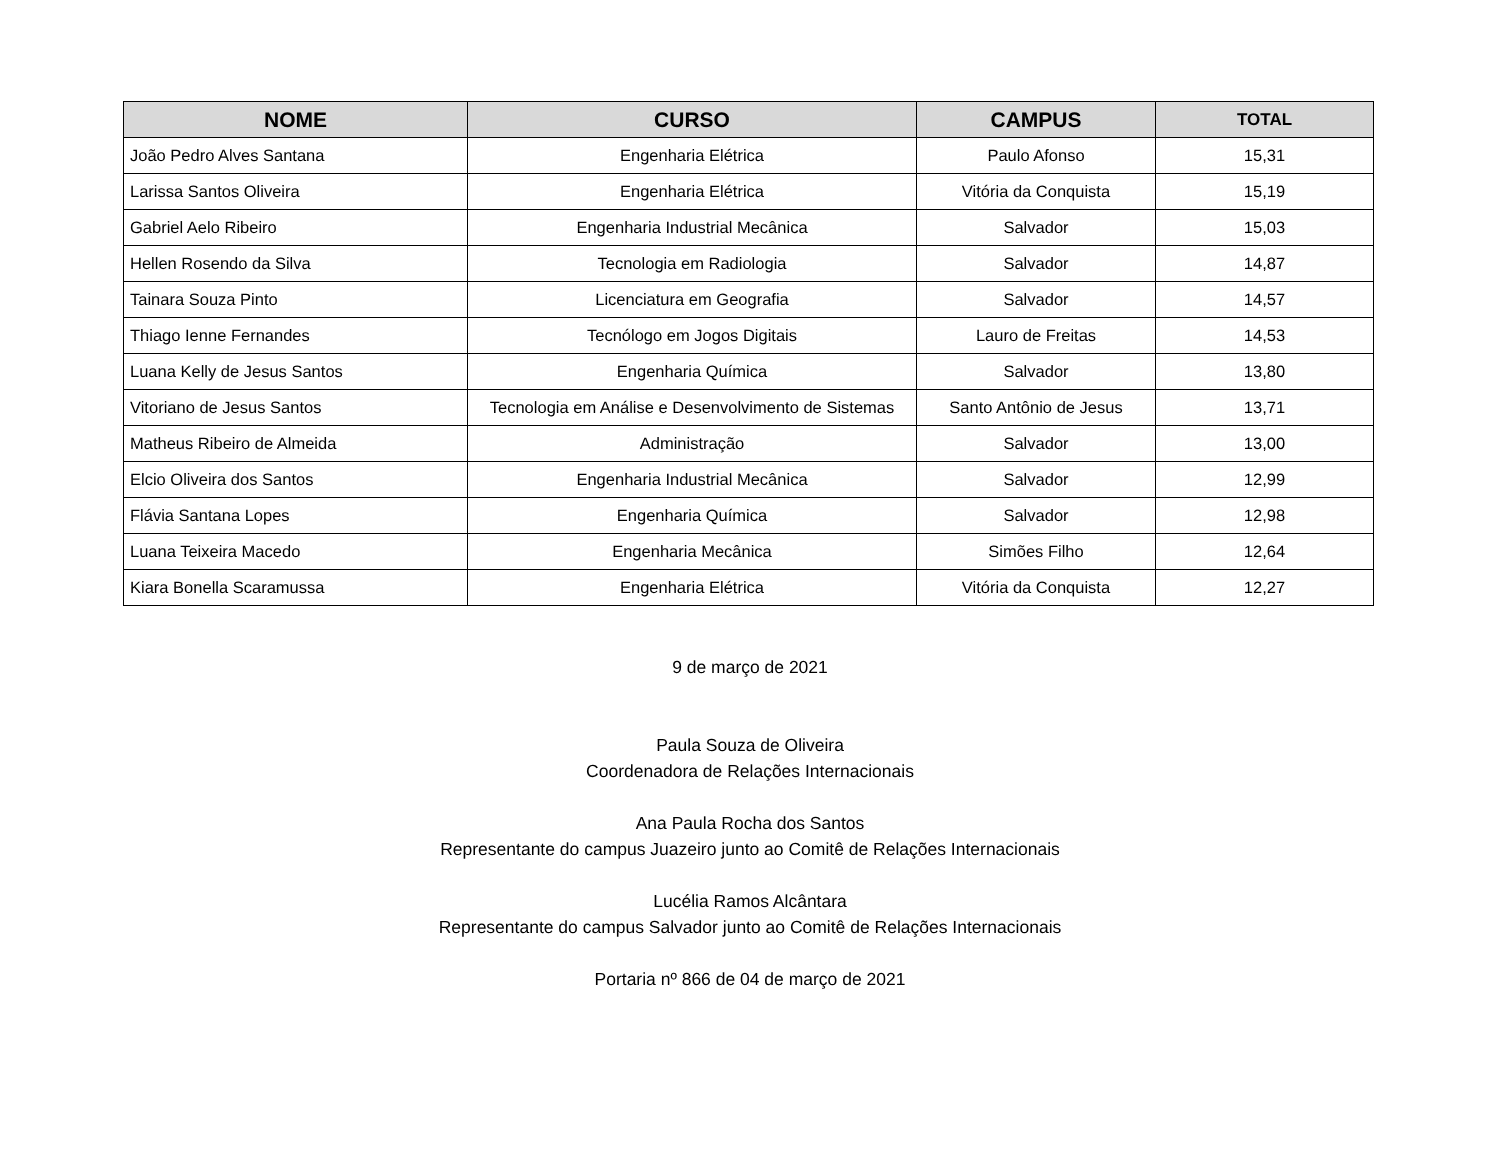| NOME | CURSO | CAMPUS | TOTAL |
| --- | --- | --- | --- |
| João Pedro Alves Santana | Engenharia Elétrica | Paulo Afonso | 15,31 |
| Larissa Santos Oliveira | Engenharia Elétrica | Vitória da Conquista | 15,19 |
| Gabriel Aelo Ribeiro | Engenharia Industrial Mecânica | Salvador | 15,03 |
| Hellen Rosendo da Silva | Tecnologia em Radiologia | Salvador | 14,87 |
| Tainara Souza Pinto | Licenciatura em Geografia | Salvador | 14,57 |
| Thiago Ienne Fernandes | Tecnólogo em Jogos Digitais | Lauro de Freitas | 14,53 |
| Luana Kelly de Jesus Santos | Engenharia Química | Salvador | 13,80 |
| Vitoriano de Jesus Santos | Tecnologia em Análise e Desenvolvimento de Sistemas | Santo Antônio de Jesus | 13,71 |
| Matheus Ribeiro de Almeida | Administração | Salvador | 13,00 |
| Elcio Oliveira dos Santos | Engenharia Industrial Mecânica | Salvador | 12,99 |
| Flávia Santana Lopes | Engenharia Química | Salvador | 12,98 |
| Luana Teixeira Macedo | Engenharia Mecânica | Simões Filho | 12,64 |
| Kiara Bonella Scaramussa | Engenharia Elétrica | Vitória da Conquista | 12,27 |
9 de março de 2021
Paula Souza de Oliveira
Coordenadora de Relações Internacionais
Ana Paula Rocha dos Santos
Representante do campus Juazeiro junto ao Comitê de Relações Internacionais
Lucélia Ramos Alcântara
Representante do campus Salvador junto ao Comitê de Relações Internacionais
Portaria nº 866 de 04 de março de 2021